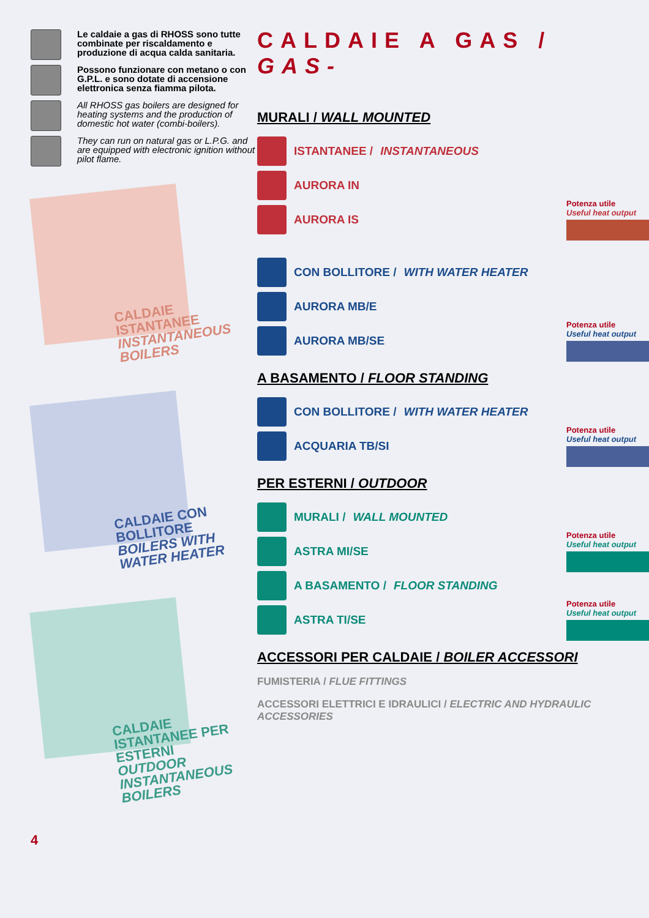Le caldaie a gas di RHOSS sono tutte combinate per riscaldamento e produzione di acqua calda sanitaria.
Possono funzionare con metano o con G.P.L. e sono dotate di accensione elettronica senza fiamma pilota.
All RHOSS gas boilers are designed for heating systems and the production of domestic hot water (combi-boilers).
They can run on natural gas or L.P.G. and are equipped with electronic ignition without pilot flame.
CALDAIE ISTANTANEE
INSTANTANEOUS BOILERS
CALDAIE CON BOLLITORE
BOILERS WITH WATER HEATER
CALDAIE ISTANTANEE PER ESTERNI
OUTDOOR INSTANTANEOUS BOILERS
4
CALDAIE A GAS / GAS-
MURALI / WALL MOUNTED
ISTANTANEE / INSTANTANEOUS
AURORA IN
AURORA IS
Potenza utile
Useful heat output
CON BOLLITORE / WITH WATER HEATER
AURORA MB/E
AURORA MB/SE
Potenza utile
Useful heat output
A BASAMENTO / FLOOR STANDING
CON BOLLITORE / WITH WATER HEATER
ACQUARIA TB/SI
Potenza utile
Useful heat output
PER ESTERNI / OUTDOOR
MURALI / WALL MOUNTED
ASTRA MI/SE
Potenza utile
Useful heat output
A BASAMENTO / FLOOR STANDING
ASTRA TI/SE
Potenza utile
Useful heat output
ACCESSORI PER CALDAIE / BOILER ACCESSORI
FUMISTERIA / FLUE FITTINGS
ACCESSORI ELETTRICI E IDRAULICI / ELECTRIC AND HYDRAULIC ACCESSORIES